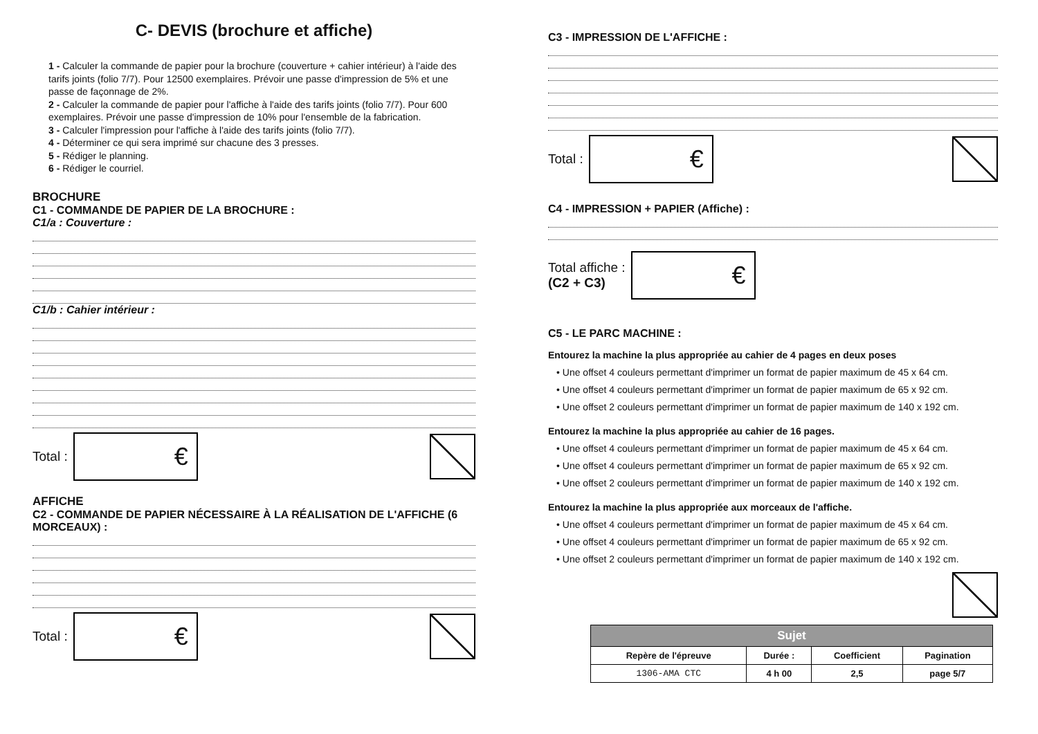C- DEVIS (brochure et affiche)
1 - Calculer la commande de papier pour la brochure (couverture + cahier intérieur) à l'aide des tarifs joints (folio 7/7). Pour 12500 exemplaires. Prévoir une passe d'impression de 5% et une passe de façonnage de 2%.
2 - Calculer la commande de papier pour l'affiche à l'aide des tarifs joints (folio 7/7). Pour 600 exemplaires. Prévoir une passe d'impression de 10% pour l'ensemble de la fabrication.
3 - Calculer l'impression pour l'affiche à l'aide des tarifs joints (folio 7/7).
4 - Déterminer ce qui sera imprimé sur chacune des 3 presses.
5 - Rédiger le planning.
6 - Rédiger le courriel.
BROCHURE
C1 - COMMANDE DE PAPIER DE LA BROCHURE :
C1/a : Couverture :
C1/b : Cahier intérieur :
Total :
€
AFFICHE
C2 - COMMANDE DE PAPIER NÉCESSAIRE À LA RÉALISATION DE L'AFFICHE (6 MORCEAUX) :
Total :
€
C3 - IMPRESSION DE L'AFFICHE :
Total :
€
C4 - IMPRESSION + PAPIER (Affiche) :
Total affiche :
(C2 + C3)
€
C5 - LE PARC MACHINE :
Entourez la machine la plus appropriée au cahier de 4 pages en deux poses
• Une offset 4 couleurs permettant d'imprimer un format de papier maximum de 45 x 64 cm.
• Une offset 4 couleurs permettant d'imprimer un format de papier maximum de 65 x 92 cm.
• Une offset 2 couleurs permettant d'imprimer un format de papier maximum de 140 x 192 cm.
Entourez la machine la plus appropriée au cahier de 16 pages.
• Une offset 4 couleurs permettant d'imprimer un format de papier maximum de 45 x 64 cm.
• Une offset 4 couleurs permettant d'imprimer un format de papier maximum de 65 x 92 cm.
• Une offset 2 couleurs permettant d'imprimer un format de papier maximum de 140 x 192 cm.
Entourez la machine la plus appropriée aux morceaux de l'affiche.
• Une offset 4 couleurs permettant d'imprimer un format de papier maximum de 45 x 64 cm.
• Une offset 4 couleurs permettant d'imprimer un format de papier maximum de 65 x 92 cm.
• Une offset 2 couleurs permettant d'imprimer un format de papier maximum de 140 x 192 cm.
| Sujet | | | |
| --- | --- | --- | --- |
| Repère de l'épreuve | Durée : | Coefficient | Pagination |
| 1306-AMA CTC | 4 h 00 | 2,5 | page 5/7 |